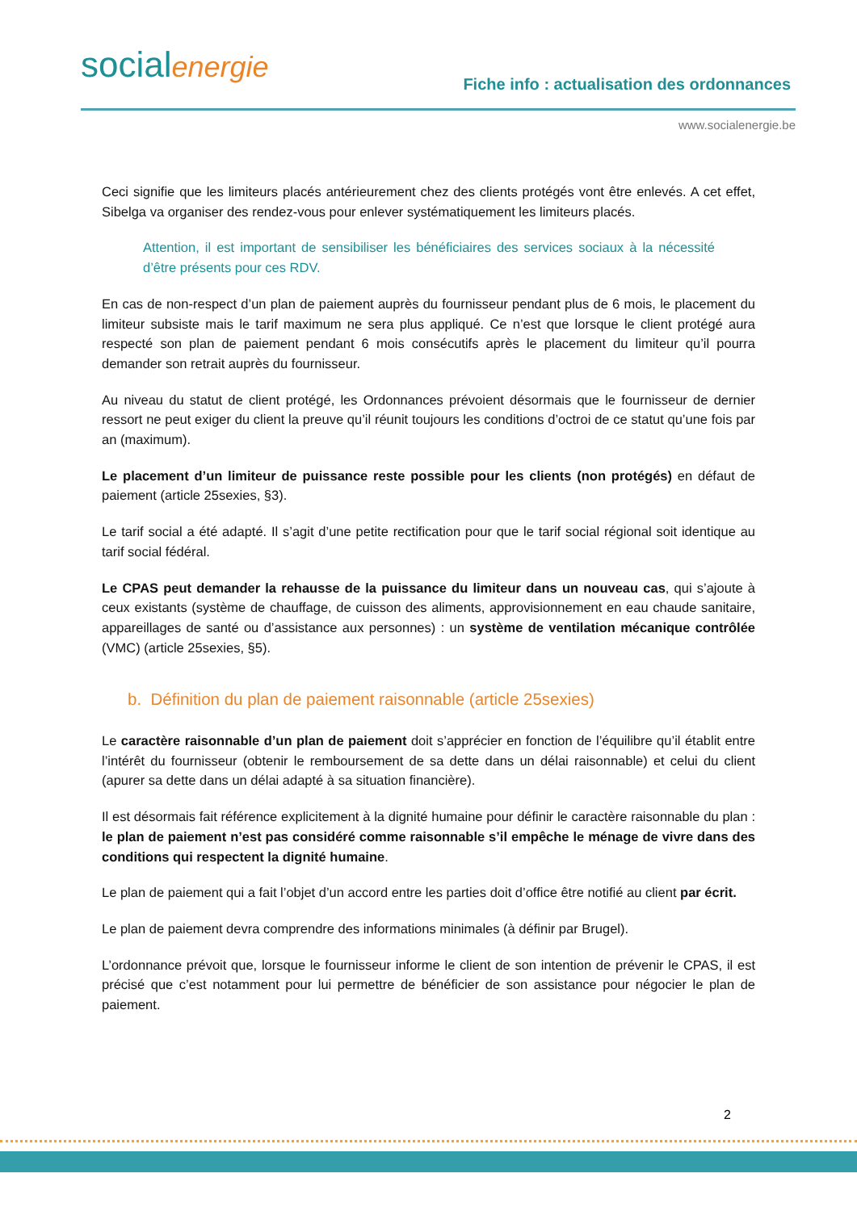socialenergie
Fiche info : actualisation des ordonnances
www.socialenergie.be
Ceci signifie que les limiteurs placés antérieurement chez des clients protégés vont être enlevés. A cet effet, Sibelga va organiser des rendez-vous pour enlever systématiquement les limiteurs placés.
Attention, il est important de sensibiliser les bénéficiaires des services sociaux à la nécessité d’être présents pour ces RDV.
En cas de non-respect d’un plan de paiement auprès du fournisseur pendant plus de 6 mois, le placement du limiteur subsiste mais le tarif maximum ne sera plus appliqué. Ce n’est que lorsque le client protégé aura respecté son plan de paiement pendant 6 mois consécutifs après le placement du limiteur qu’il pourra demander son retrait auprès du fournisseur.
Au niveau du statut de client protégé, les Ordonnances prévoient désormais que le fournisseur de dernier ressort ne peut exiger du client la preuve qu’il réunit toujours les conditions d’octroi de ce statut qu’une fois par an (maximum).
Le placement d’un limiteur de puissance reste possible pour les clients (non protégés) en défaut de paiement (article 25sexies, §3).
Le tarif social a été adapté. Il s’agit d’une petite rectification pour que le tarif social régional soit identique au tarif social fédéral.
Le CPAS peut demander la rehausse de la puissance du limiteur dans un nouveau cas, qui s’ajoute à ceux existants (système de chauffage, de cuisson des aliments, approvisionnement en eau chaude sanitaire, appareillages de santé ou d’assistance aux personnes) : un système de ventilation mécanique contrôlée (VMC) (article 25sexies, §5).
b. Définition du plan de paiement raisonnable (article 25sexies)
Le caractère raisonnable d’un plan de paiement doit s’apprécier en fonction de l’équilibre qu’il établit entre l’intérêt du fournisseur (obtenir le remboursement de sa dette dans un délai raisonnable) et celui du client (apurer sa dette dans un délai adapté à sa situation financière).
Il est désormais fait référence explicitement à la dignité humaine pour définir le caractère raisonnable du plan : le plan de paiement n’est pas considéré comme raisonnable s’il empêche le ménage de vivre dans des conditions qui respectent la dignité humaine.
Le plan de paiement qui a fait l’objet d’un accord entre les parties doit d’office être notifié au client par écrit.
Le plan de paiement devra comprendre des informations minimales (à définir par Brugel).
L’ordonnance prévoit que, lorsque le fournisseur informe le client de son intention de prévenir le CPAS, il est précisé que c’est notamment pour lui permettre de bénéficier de son assistance pour négocier le plan de paiement.
2